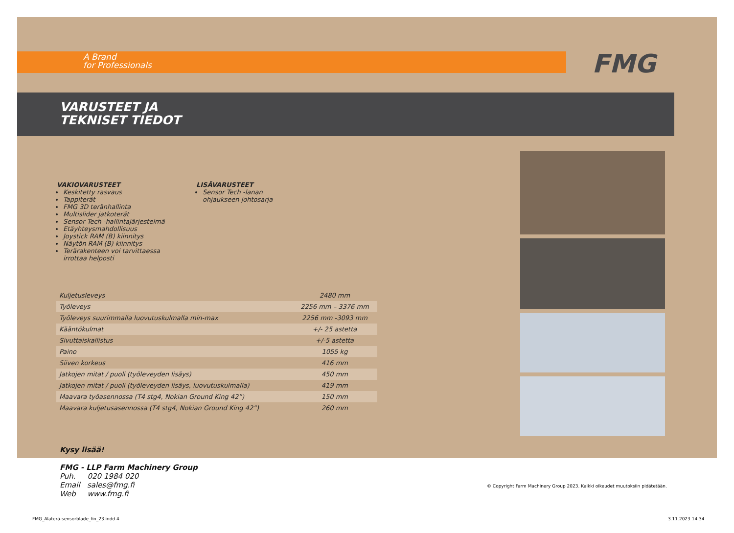A Brand
for Professionals
FMG
VARUSTEET JA
TEKNISET TIEDOT
VAKIOVARUSTEET
Keskitetty rasvaus
Tappiterät
FMG 3D teränhallinta
Multislider jatkoterät
Sensor Tech -hallintajärjestelmä
Etäyhteysmahdollisuus
Joystick RAM (B) kiinnitys
Näytön RAM (B) kiinnitys
Terärakenteen voi tarvittaessa irrottaa helposti
LISÄVARUSTEET
Sensor Tech -lanan
ohjaukseen johtosarja
| Kuljetusleveys | 2480 mm |
| Työleveys | 2256 mm – 3376 mm |
| Työleveys suurimmalla luovutuskulmalla min-max | 2256 mm -3093 mm |
| Kääntökulmat | +/- 25 astetta |
| Sivuttaiskallistus | +/-5 astetta |
| Paino | 1055 kg |
| Siiven korkeus | 416 mm |
| Jatkojen mitat / puoli (työleveyden lisäys) | 450 mm |
| Jatkojen mitat / puoli (työleveyden lisäys, luovutuskulmalla) | 419 mm |
| Maavara työasennossa (T4 stg4, Nokian Ground King 42”) | 150 mm |
| Maavara kuljetusasennossa (T4 stg4, Nokian Ground King 42”) | 260 mm |
Kysy lisää!
FMG - LLP Farm Machinery Group
Puh. 020 1984 020
Email sales@fmg.fi
Web www.fmg.fi
© Copyright Farm Machinery Group 2023. Kaikki oikeudet muutoksiin pidätetään.
FMG_Alaterä-sensorblade_fin_23.indd 4
3.11.2023 14.34